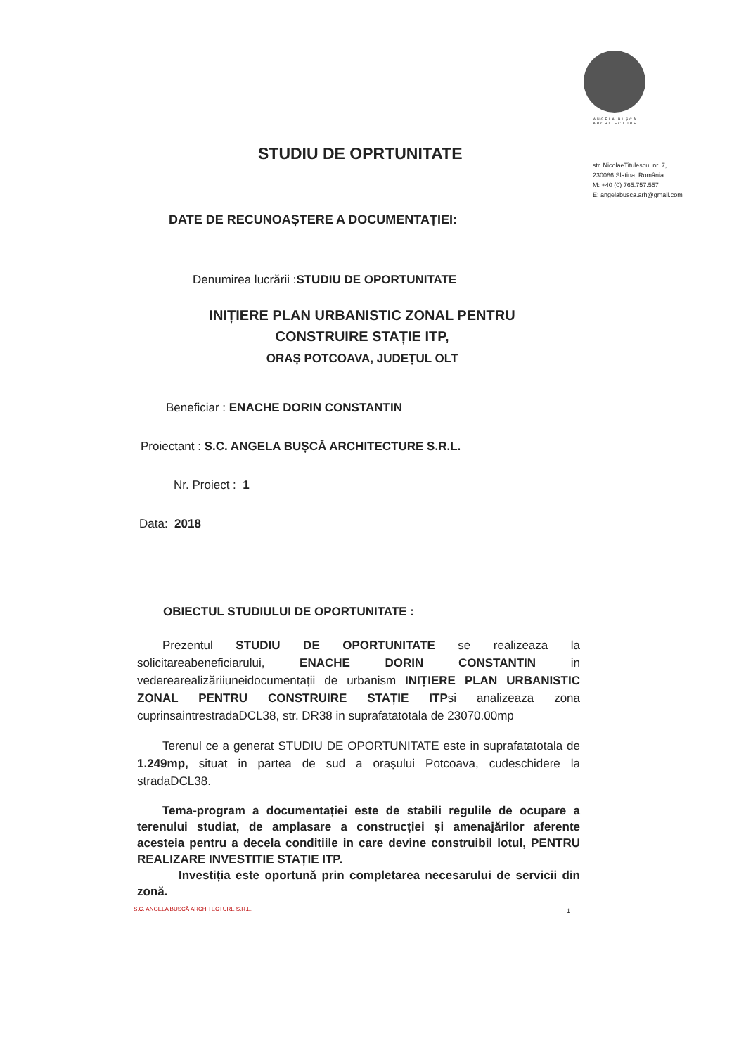ANGELA BUȘCĂ
ARCHITECTURE
str. NicolaeTitulescu, nr. 7,
230086 Slatina, România
M: +40 (0) 765.757.557
E: angelabusca.arh@gmail.com
STUDIU DE OPRTUNITATE
DATE DE RECUNOAȘTERE A DOCUMENTAȚIEI:
Denumirea lucrării :STUDIU DE OPORTUNITATE
INIȚIERE PLAN URBANISTIC ZONAL PENTRU
CONSTRUIRE STAȚIE ITP,
ORAȘ POTCOAVA, JUDEȚUL OLT
Beneficiar : ENACHE DORIN CONSTANTIN
Proiectant : S.C. ANGELA BUȘCĂ ARCHITECTURE S.R.L.
Nr. Proiect : 1
Data: 2018
OBIECTUL STUDIULUI DE OPORTUNITATE :
Prezentul STUDIU DE OPORTUNITATE se realizeaza la solicitareabeneficiarului, ENACHE DORIN CONSTANTIN in vederearealizăriiuneidocumentații de urbanism INIȚIERE PLAN URBANISTIC ZONAL PENTRU CONSTRUIRE STAȚIE ITPsi analizeaza zona cuprinsaintrestradaDCL38, str. DR38 in suprafatatotala de 23070.00mp
Terenul ce a generat STUDIU DE OPORTUNITATE este in suprafatatotala de 1.249mp, situat in partea de sud a orașului Potcoava, cudeschidere la stradaDCL38.
Tema-program a documentației este de stabili regulile de ocupare a terenului studiat, de amplasare a construcției și amenajărilor aferente acesteia pentru a decela conditiile in care devine construibil lotul, PENTRU REALIZARE INVESTITIE STAȚIE ITP.
Investiția este oportună prin completarea necesarului de servicii din zonă.
S.C. ANGELA BUSCĂ ARCHITECTURE S.R.L.
1